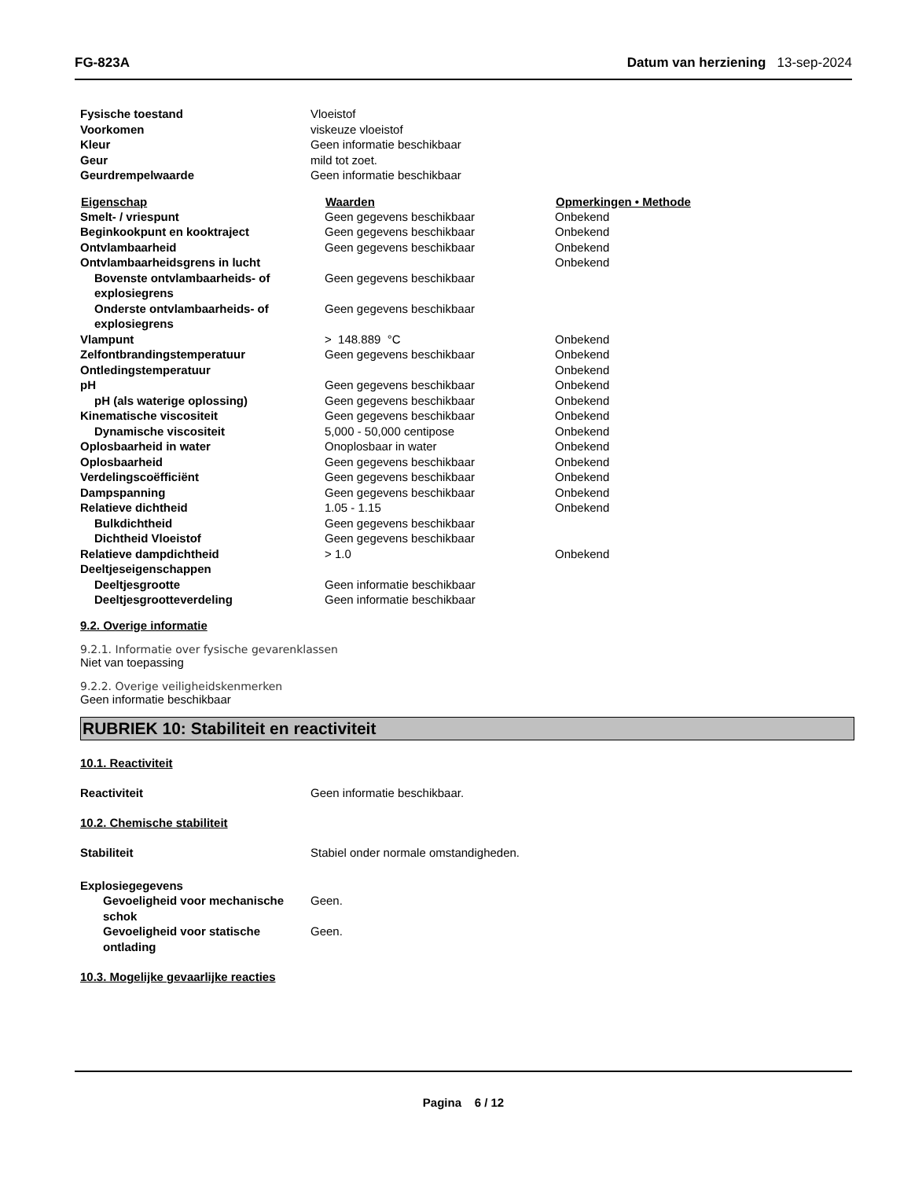FG-823A Datum van herziening 13-sep-2024
| Fysische toestand | Vloeistof |
| Voorkomen | viskeuze vloeistof |
| Kleur | Geen informatie beschikbaar |
| Geur | mild tot zoet. |
| Geurdrempelwaarde | Geen informatie beschikbaar |
| Eigenschap | Waarden | Opmerkingen • Methode |
| --- | --- | --- |
| Smelt- / vriespunt | Geen gegevens beschikbaar | Onbekend |
| Beginkookpunt en kooktraject | Geen gegevens beschikbaar | Onbekend |
| Ontvlambaarheid | Geen gegevens beschikbaar | Onbekend |
| Ontvlambaarheidsgrens in lucht | | Onbekend |
| Bovenste ontvlambaarheids- of explosiegrens | Geen gegevens beschikbaar | |
| Onderste ontvlambaarheids- of explosiegrens | Geen gegevens beschikbaar | |
| Vlampunt | > 148.889 °C | Onbekend |
| Zelfontbrandingstemperatuur | Geen gegevens beschikbaar | Onbekend |
| Ontledingstemperatuur | | Onbekend |
| pH | Geen gegevens beschikbaar | Onbekend |
| pH (als waterige oplossing) | Geen gegevens beschikbaar | Onbekend |
| Kinematische viscositeit | Geen gegevens beschikbaar | Onbekend |
| Dynamische viscositeit | 5,000 - 50,000 centipose | Onbekend |
| Oplosbaarheid in water | Onoplosbaar in water | Onbekend |
| Oplosbaarheid | Geen gegevens beschikbaar | Onbekend |
| Verdelingscoëfficiënt | Geen gegevens beschikbaar | Onbekend |
| Dampspanning | Geen gegevens beschikbaar | Onbekend |
| Relatieve dichtheid | 1.05 - 1.15 | Onbekend |
| Bulkdichtheid | Geen gegevens beschikbaar | |
| Dichtheid Vloeistof | Geen gegevens beschikbaar | |
| Relatieve dampdichtheid | > 1.0 | Onbekend |
| Deeltjeseigenschappen | | |
| Deeltjesgrootte | Geen informatie beschikbaar | |
| Deeltjesgrootteverdeling | Geen informatie beschikbaar | |
9.2. Overige informatie
9.2.1. Informatie over fysische gevarenklassen
Niet van toepassing
9.2.2. Overige veiligheidskenmerken
Geen informatie beschikbaar
RUBRIEK 10: Stabiliteit en reactiviteit
10.1. Reactiviteit
| Reactiviteit | Geen informatie beschikbaar. |
10.2. Chemische stabiliteit
| Stabiliteit | Stabiel onder normale omstandigheden. |
| Explosiegegevens | |
| Gevoeligheid voor mechanische schok | Geen. |
| Gevoeligheid voor statische ontlading | Geen. |
10.3. Mogelijke gevaarlijke reacties
Pagina 6 / 12